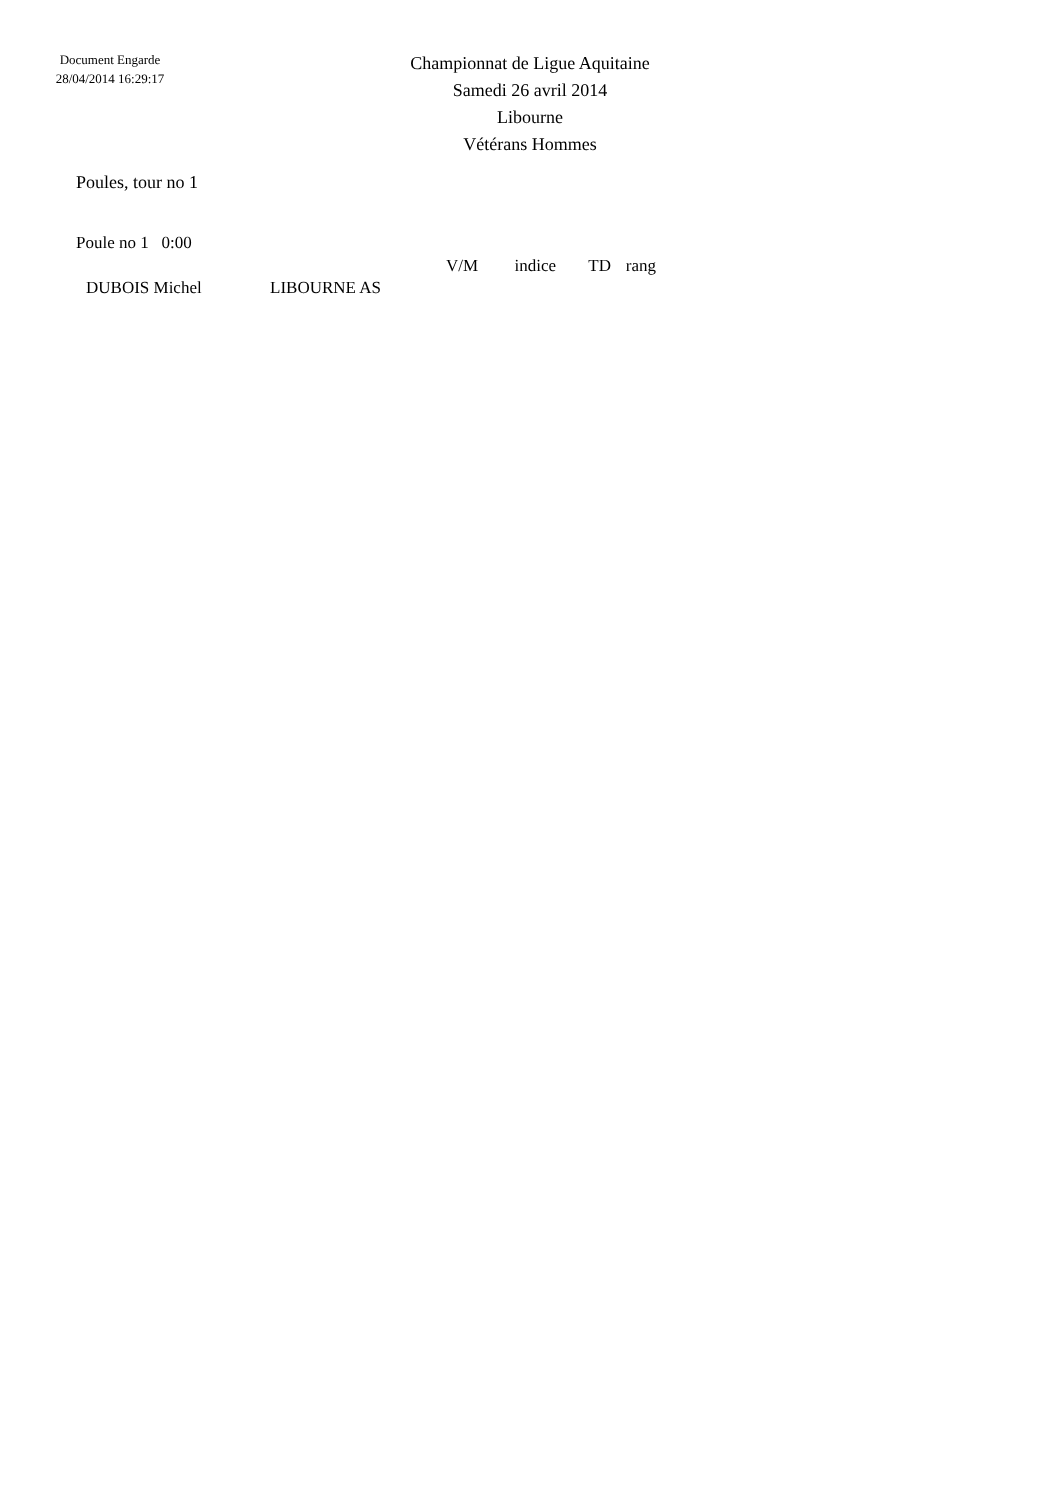Document Engarde
28/04/2014 16:29:17
Championnat de Ligue Aquitaine
Samedi 26 avril 2014
Libourne
Vétérans Hommes
Poules, tour no 1
Poule no 1 0:00
| | | | V/M | indice | TD | rang |
| DUBOIS Michel | LIBOURNE AS | | | | | |